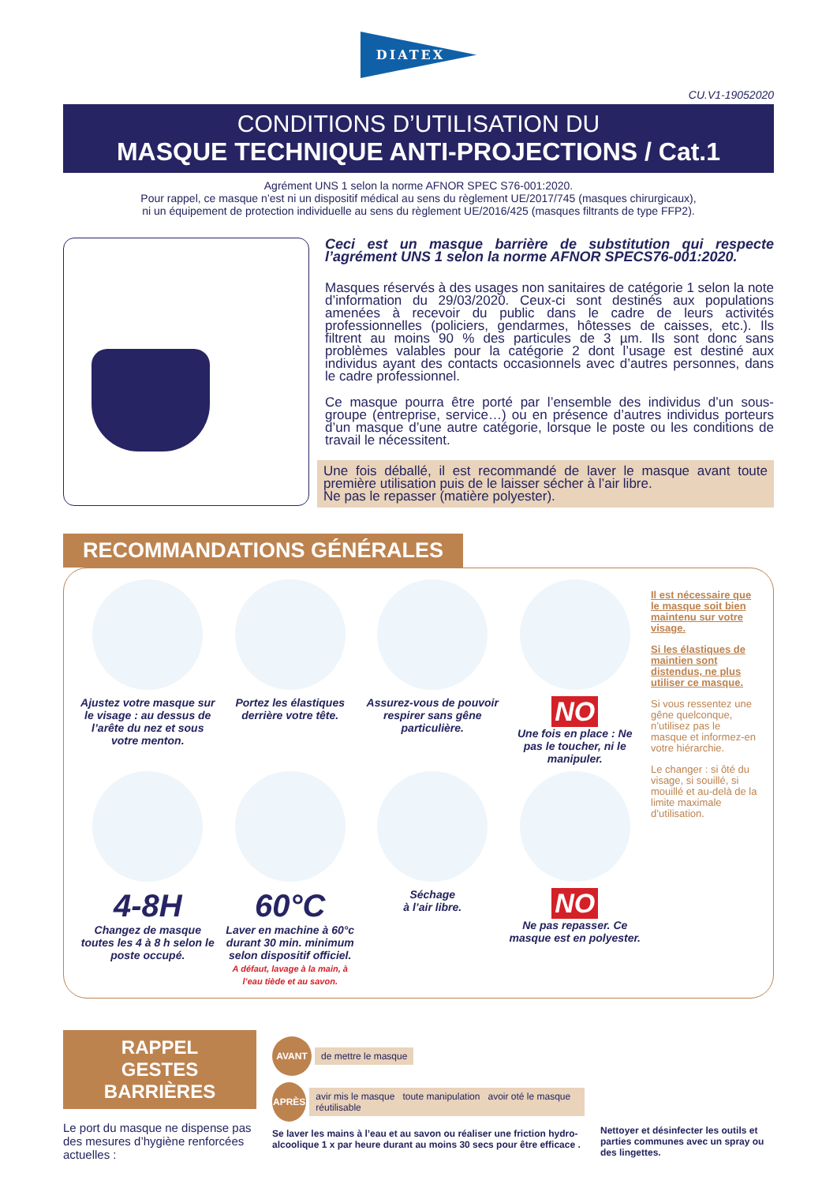DIATEX
CU.V1-19052020
CONDITIONS D’UTILISATION DU
MASQUE TECHNIQUE ANTI-PROJECTIONS / Cat.1
Agrément UNS 1 selon la norme AFNOR SPEC S76-001:2020.
Pour rappel, ce masque n’est ni un dispositif médical au sens du règlement UE/2017/745 (masques chirurgicaux),
ni un équipement de protection individuelle au sens du règlement UE/2016/425 (masques filtrants de type FFP2).
Ceci est un masque barrière de substitution qui respecte l’agrément UNS 1 selon la norme AFNOR SPECS76-001:2020.
Masques réservés à des usages non sanitaires de catégorie 1 selon la note d’information du 29/03/2020. Ceux-ci sont destinés aux populations amenées à recevoir du public dans le cadre de leurs activités professionnelles (policiers, gendarmes, hôtesses de caisses, etc.). Ils filtrent au moins 90 % des particules de 3 µm. Ils sont donc sans problèmes valables pour la catégorie 2 dont l’usage est destiné aux individus ayant des contacts occasionnels avec d’autres personnes, dans le cadre professionnel.
Ce masque pourra être porté par l’ensemble des individus d’un sous-groupe (entreprise, service…) ou en présence d’autres individus porteurs d’un masque d’une autre catégorie, lorsque le poste ou les conditions de travail le nécessitent.
Une fois déballé, il est recommandé de laver le masque avant toute première utilisation puis de le laisser sécher à l’air libre.
Ne pas le repasser (matière polyester).
RECOMMANDATIONS GÉNÉRALES
Ajustez votre masque sur le visage : au dessus de l’arête du nez et sous votre menton.
Portez les élastiques derrière votre tête.
Assurez-vous de pouvoir respirer sans gêne particulière.
NO
Une fois en place : Ne pas le toucher, ni le manipuler.
4-8H
Changez de masque toutes les 4 à 8 h selon le poste occupé.
60°C
Laver en machine à 60°c durant 30 min. minimum selon dispositif officiel.
A défaut, lavage à la main, à l’eau tiède et au savon.
Séchage
à l’air libre.
NO
Ne pas repasser. Ce masque est en polyester.
Il est nécessaire que le masque soit bien maintenu sur votre visage.
Si les élastiques de maintien sont distendus, ne plus utiliser ce masque.
Si vous ressentez une gêne quelconque, n’utilisez pas le masque et informez-en votre hiérarchie.
Le changer : si ôté du visage, si souillé, si mouillé et au-delà de la limite maximale d’utilisation.
RAPPEL
GESTES BARRIÈRES
Le port du masque ne dispense pas des mesures d’hygiène renforcées actuelles :
AVANT
de mettre le masque
APRÈS
avir mis le masque toute manipulation avoir oté le masque réutilisable
Se laver les mains à l’eau et au savon ou réaliser une friction hydro-alcoolique 1 x par heure durant au moins 30 secs pour être efficace .
Nettoyer et désinfecter les outils et parties communes avec un spray ou des lingettes.